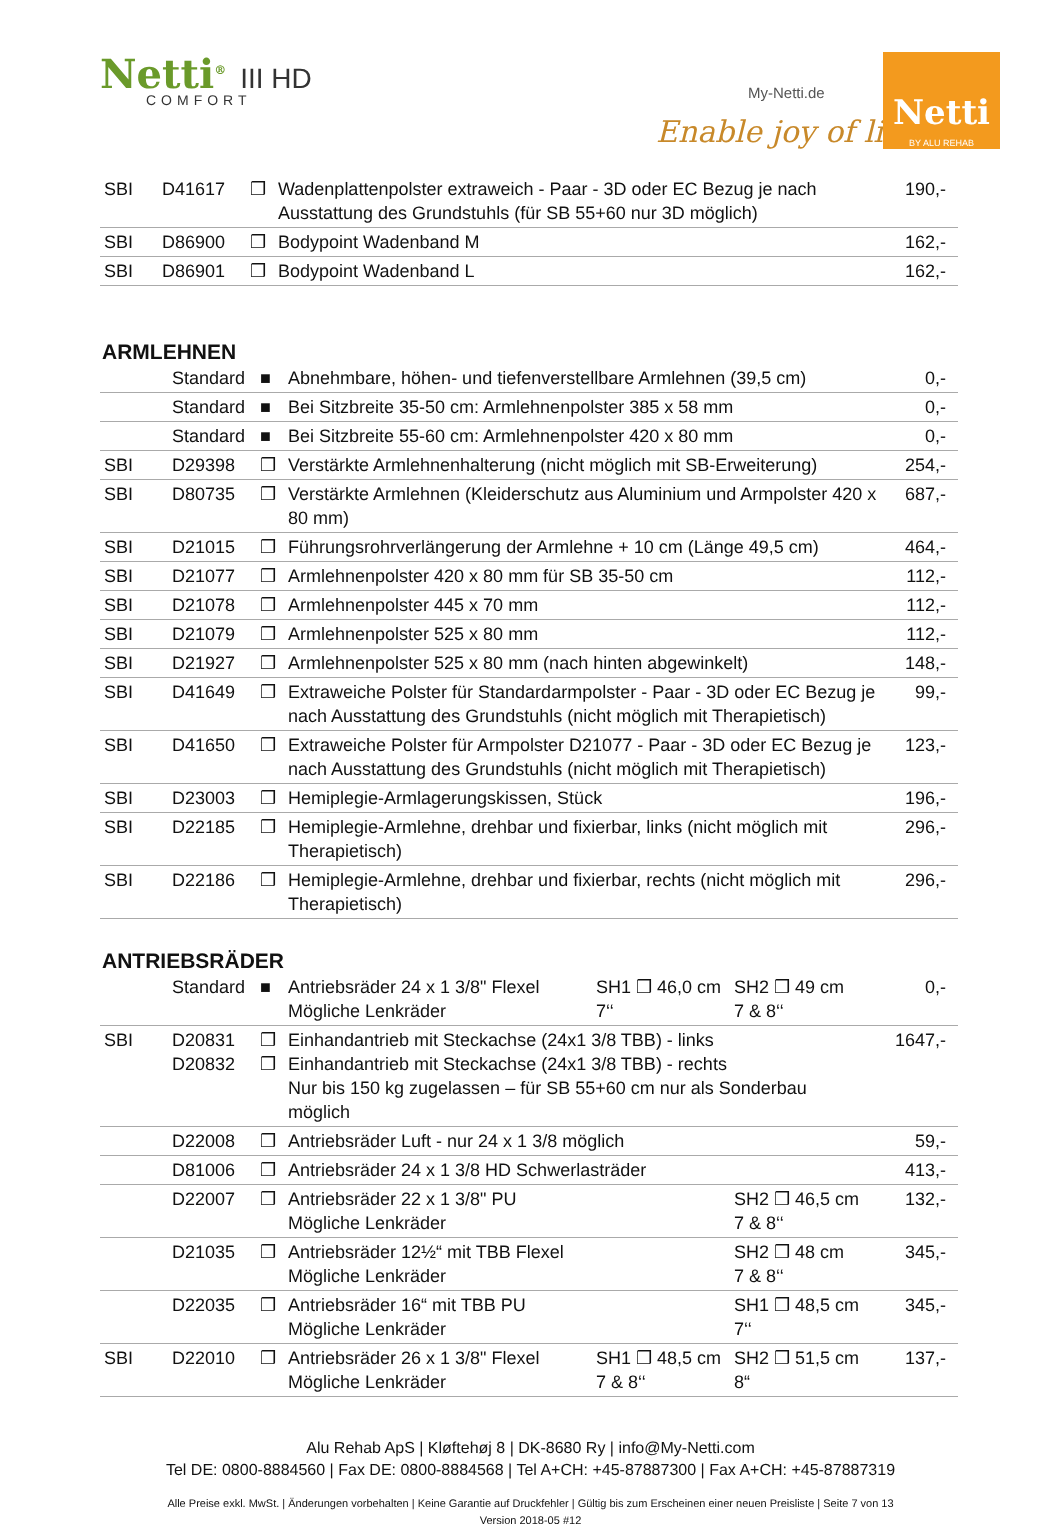Netti<sup>®</sup> III HD
COMFORT My-Netti.de
Enable joy of life
Netti
BY ALU REHAB
| SBI | D41617 | ❒ | Wadenplattenpolster extraweich - Paar - 3D oder EC Bezug je nach Ausstattung des Grundstuhls (für SB 55+60 nur 3D möglich) | 190,- |
| SBI | D86900 | ❒ | Bodypoint Wadenband M | 162,- |
| SBI | D86901 | ❒ | Bodypoint Wadenband L | 162,- |
ARMLEHNEN
| | Standard | ■ | Abnehmbare, höhen- und tiefenverstellbare Armlehnen (39,5 cm) | 0,- |
| | Standard | ■ | Bei Sitzbreite 35-50 cm: Armlehnenpolster 385 x 58 mm | 0,- |
| | Standard | ■ | Bei Sitzbreite 55-60 cm: Armlehnenpolster 420 x 80 mm | 0,- |
| SBI | D29398 | ❒ | Verstärkte Armlehnenhalterung (nicht möglich mit SB-Erweiterung) | 254,- |
| SBI | D80735 | ❒ | Verstärkte Armlehnen (Kleiderschutz aus Aluminium und Armpolster 420 x 80 mm) | 687,- |
| SBI | D21015 | ❒ | Führungsrohrverlängerung der Armlehne + 10 cm (Länge 49,5 cm) | 464,- |
| SBI | D21077 | ❒ | Armlehnenpolster 420 x 80 mm für SB 35-50 cm | 112,- |
| SBI | D21078 | ❒ | Armlehnenpolster 445 x 70 mm | 112,- |
| SBI | D21079 | ❒ | Armlehnenpolster 525 x 80 mm | 112,- |
| SBI | D21927 | ❒ | Armlehnenpolster 525 x 80 mm (nach hinten abgewinkelt) | 148,- |
| SBI | D41649 | ❒ | Extraweiche Polster für Standardarmpolster - Paar - 3D oder EC Bezug je nach Ausstattung des Grundstuhls (nicht möglich mit Therapietisch) | 99,- |
| SBI | D41650 | ❒ | Extraweiche Polster für Armpolster D21077 - Paar - 3D oder EC Bezug je nach Ausstattung des Grundstuhls (nicht möglich mit Therapietisch) | 123,- |
| SBI | D23003 | ❒ | Hemiplegie-Armlagerungskissen, Stück | 196,- |
| SBI | D22185 | ❒ | Hemiplegie-Armlehne, drehbar und fixierbar, links (nicht möglich mit Therapietisch) | 296,- |
| SBI | D22186 | ❒ | Hemiplegie-Armlehne, drehbar und fixierbar, rechts (nicht möglich mit Therapietisch) | 296,- |
ANTRIEBSRÄDER
| | Standard | ■ | Antriebsräder 24 x 1 3/8" Flexel Mögliche Lenkräder | SH1 ❒ 46,0 cm 7‘‘ | SH2 ❒ 49 cm 7 & 8‘‘ | 0,- |
| SBI | D20831 D20832 | ❒ ❒ | Einhandantrieb mit Steckachse (24x1 3/8 TBB) - links Einhandantrieb mit Steckachse (24x1 3/8 TBB) - rechts Nur bis 150 kg zugelassen – für SB 55+60 cm nur als Sonderbau möglich | | | 1647,- |
| | D22008 | ❒ | Antriebsräder Luft - nur 24 x 1 3/8 möglich | | | 59,- |
| | D81006 | ❒ | Antriebsräder 24 x 1 3/8 HD Schwerlasträder | | | 413,- |
| | D22007 | ❒ | Antriebsräder 22 x 1 3/8" PU Mögliche Lenkräder | | SH2 ❒ 46,5 cm 7 & 8‘‘ | 132,- |
| | D21035 | ❒ | Antriebsräder 12½“ mit TBB Flexel Mögliche Lenkräder | | SH2 ❒ 48 cm 7 & 8‘‘ | 345,- |
| | D22035 | ❒ | Antriebsräder 16“ mit TBB PU Mögliche Lenkräder | | SH1 ❒ 48,5 cm 7‘‘ | 345,- |
| SBI | D22010 | ❒ | Antriebsräder 26 x 1 3/8" Flexel Mögliche Lenkräder | SH1 ❒ 48,5 cm 7 & 8‘‘ | SH2 ❒ 51,5 cm 8“ | 137,- |
Alu Rehab ApS | Kløftehøj 8 | DK-8680 Ry | info@My-Netti.com
Tel DE: 0800-8884560 | Fax DE: 0800-8884568 | Tel A+CH: +45-87887300 | Fax A+CH: +45-87887319
Alle Preise exkl. MwSt. | Änderungen vorbehalten | Keine Garantie auf Druckfehler | Gültig bis zum Erscheinen einer neuen Preisliste | Seite 7 von 13
Version 2018-05 #12